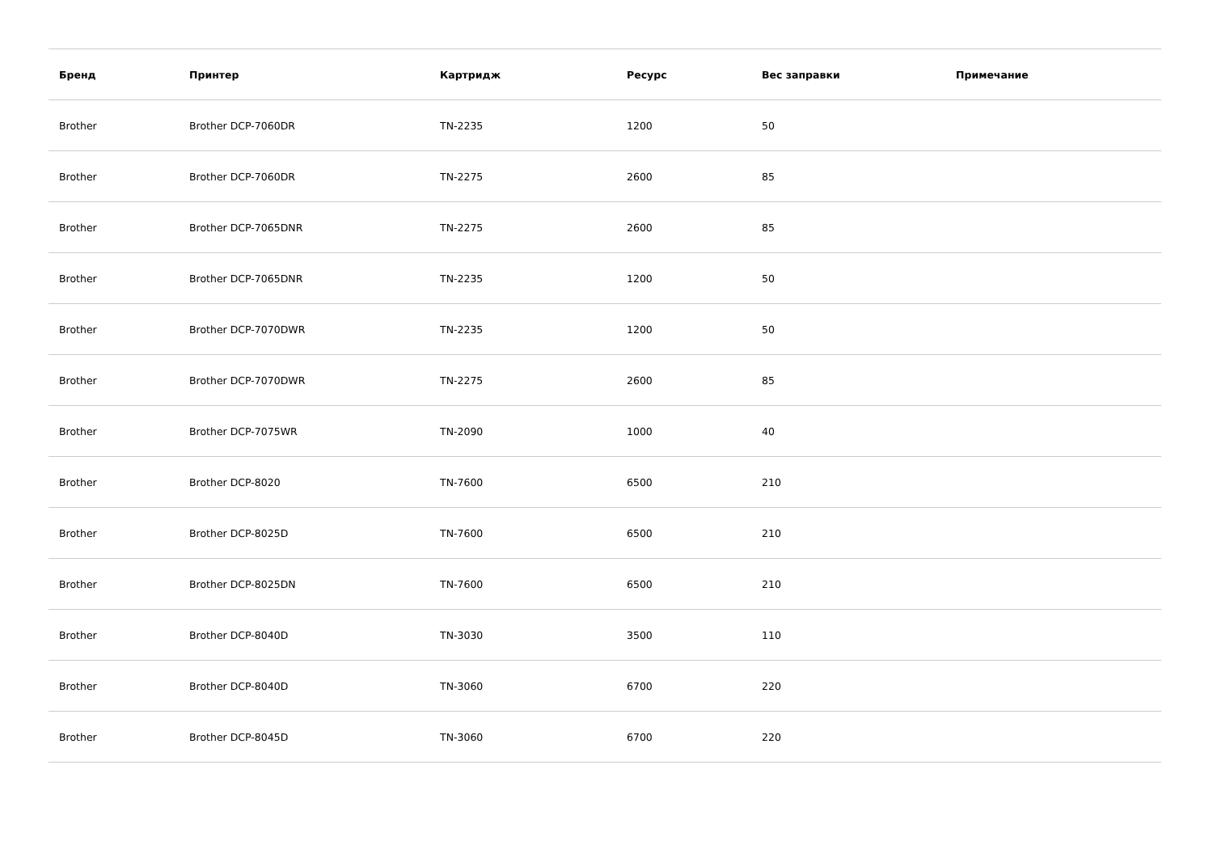| Бренд | Принтер | Картридж | Ресурс | Вес заправки | Примечание |
| --- | --- | --- | --- | --- | --- |
| Brother | Brother DCP-7060DR | TN-2235 | 1200 | 50 | |
| Brother | Brother DCP-7060DR | TN-2275 | 2600 | 85 | |
| Brother | Brother DCP-7065DNR | TN-2275 | 2600 | 85 | |
| Brother | Brother DCP-7065DNR | TN-2235 | 1200 | 50 | |
| Brother | Brother DCP-7070DWR | TN-2235 | 1200 | 50 | |
| Brother | Brother DCP-7070DWR | TN-2275 | 2600 | 85 | |
| Brother | Brother DCP-7075WR | TN-2090 | 1000 | 40 | |
| Brother | Brother DCP-8020 | TN-7600 | 6500 | 210 | |
| Brother | Brother DCP-8025D | TN-7600 | 6500 | 210 | |
| Brother | Brother DCP-8025DN | TN-7600 | 6500 | 210 | |
| Brother | Brother DCP-8040D | TN-3030 | 3500 | 110 | |
| Brother | Brother DCP-8040D | TN-3060 | 6700 | 220 | |
| Brother | Brother DCP-8045D | TN-3060 | 6700 | 220 | |